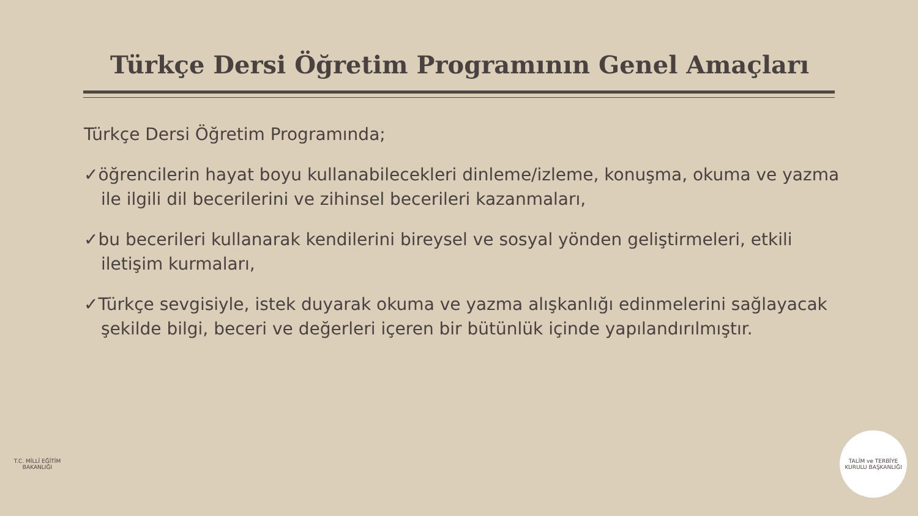Türkçe Dersi Öğretim Programının Genel Amaçları
Türkçe Dersi Öğretim Programında;
✓öğrencilerin hayat boyu kullanabilecekleri dinleme/izleme, konuşma, okuma ve yazma ile ilgili dil becerilerini ve zihinsel becerileri kazanmaları,
✓bu becerileri kullanarak kendilerini bireysel ve sosyal yönden geliştirmeleri, etkili iletişim kurmaları,
✓Türkçe sevgisiyle, istek duyarak okuma ve yazma alışkanlığı edinmelerini sağlayacak şekilde bilgi, beceri ve değerleri içeren bir bütünlük içinde yapılandırılmıştır.
T.C. MİLLÎ EĞİTİM BAKANLIĞI
TALİM ve TERBİYE KURULU BAŞKANLIĞI